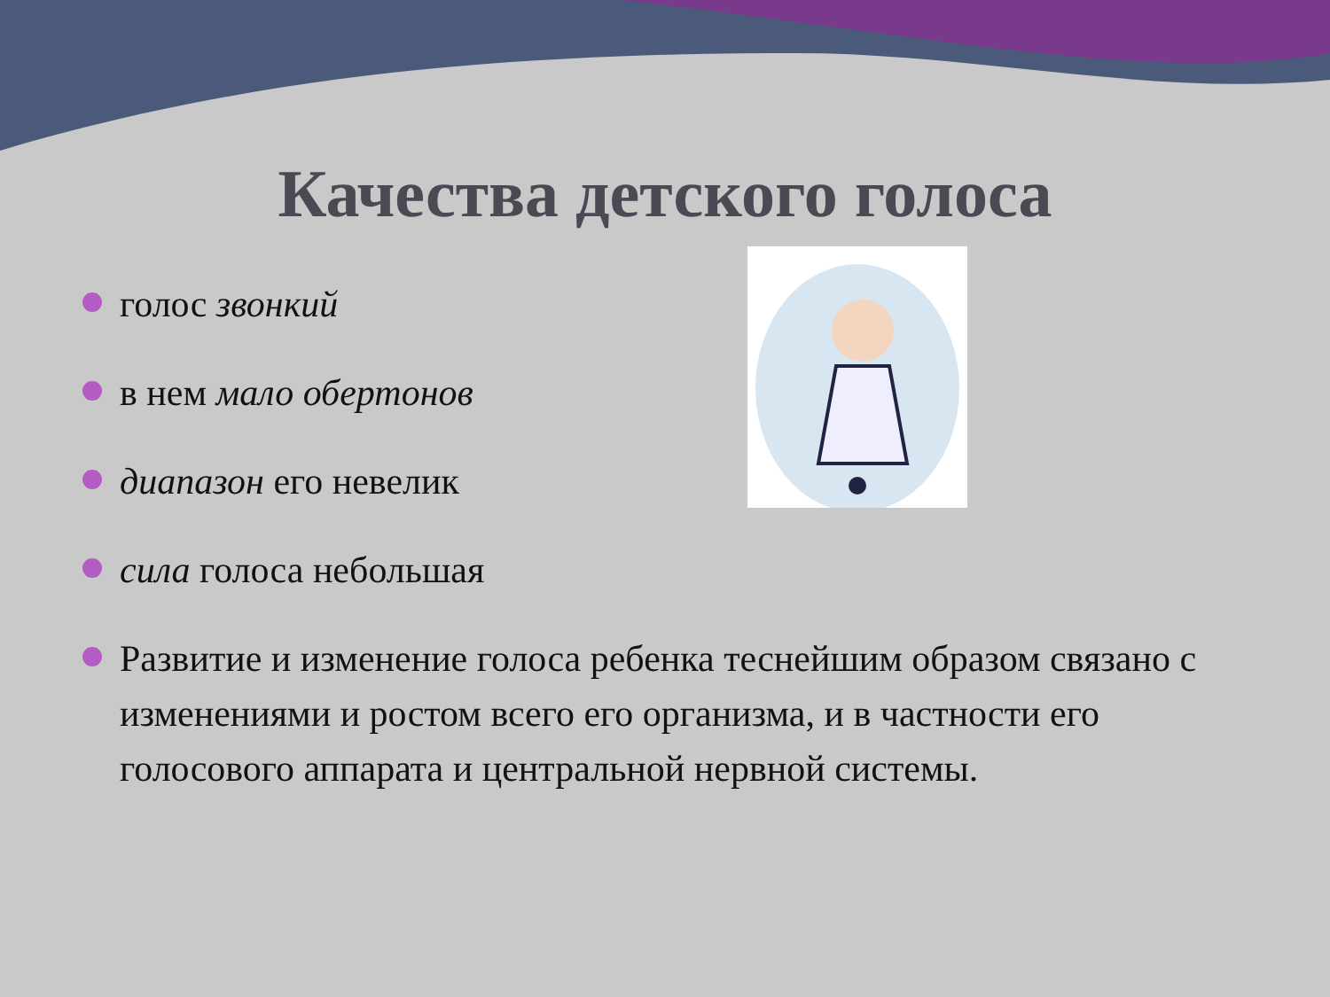Качества детского голоса
голос звонкий
в нем мало обертонов
диапазон его невелик
сила голоса небольшая
Развитие и изменение голоса ребенка теснейшим образом связано с изменениями и ростом всего его организма, и в частности его голосового аппарата и центральной нервной системы.